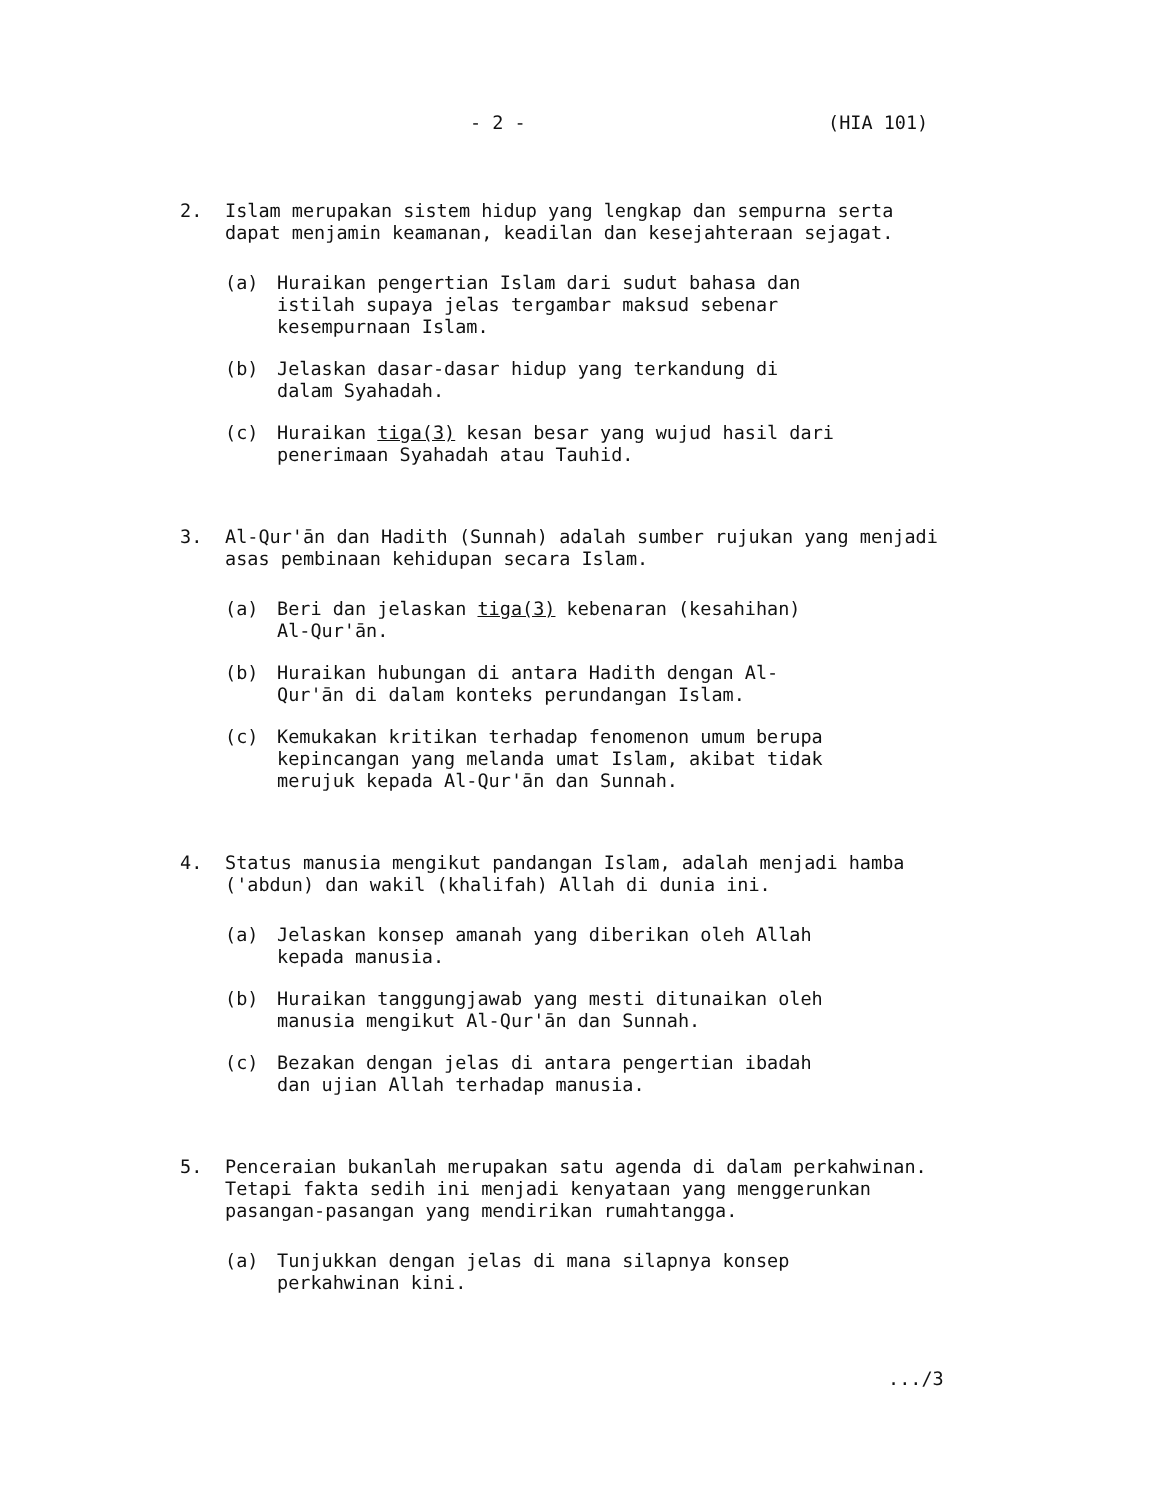- 2 - (HIA 101)
2. Islam merupakan sistem hidup yang lengkap dan sempurna serta dapat menjamin keamanan, keadilan dan kesejahteraan sejagat.
(a) Huraikan pengertian Islam dari sudut bahasa dan istilah supaya jelas tergambar maksud sebenar kesempurnaan Islam.
(b) Jelaskan dasar-dasar hidup yang terkandung di dalam Syahadah.
(c) Huraikan tiga(3) kesan besar yang wujud hasil dari penerimaan Syahadah atau Tauhid.
3. Al-Qur'ān dan Hadith (Sunnah) adalah sumber rujukan yang menjadi asas pembinaan kehidupan secara Islam.
(a) Beri dan jelaskan tiga(3) kebenaran (kesahihan) Al-Qur'ān.
(b) Huraikan hubungan di antara Hadith dengan Al-Qur'ān di dalam konteks perundangan Islam.
(c) Kemukakan kritikan terhadap fenomenon umum berupa kepincangan yang melanda umat Islam, akibat tidak merujuk kepada Al-Qur'ān dan Sunnah.
4. Status manusia mengikut pandangan Islam, adalah menjadi hamba ('abdun) dan wakil (khalifah) Allah di dunia ini.
(a) Jelaskan konsep amanah yang diberikan oleh Allah kepada manusia.
(b) Huraikan tanggungjawab yang mesti ditunaikan oleh manusia mengikut Al-Qur'ān dan Sunnah.
(c) Bezakan dengan jelas di antara pengertian ibadah dan ujian Allah terhadap manusia.
5. Penceraian bukanlah merupakan satu agenda di dalam perkahwinan. Tetapi fakta sedih ini menjadi kenyataan yang menggerunkan pasangan-pasangan yang mendirikan rumahtangga.
(a) Tunjukkan dengan jelas di mana silapnya konsep perkahwinan kini.
.../3